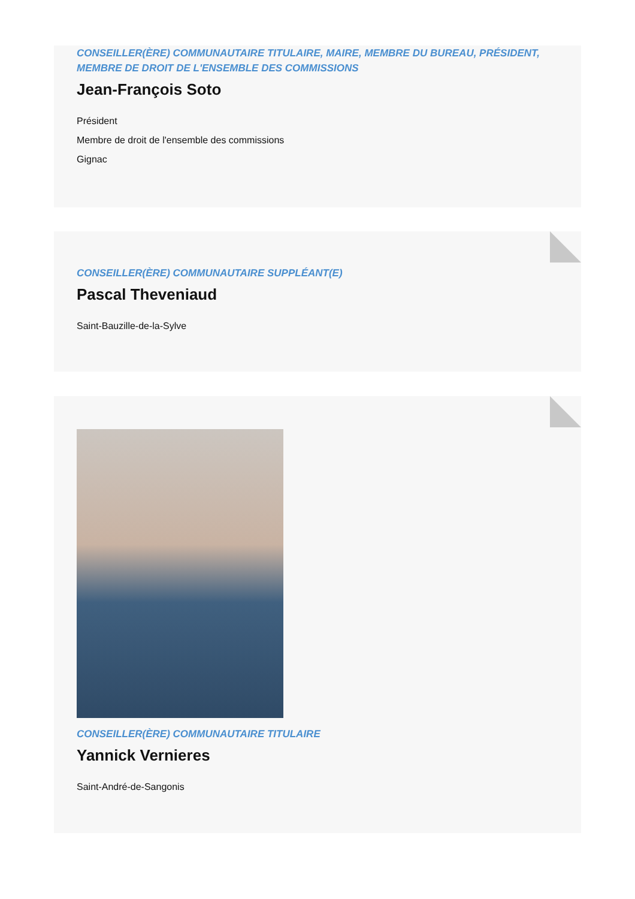CONSEILLER(ÈRE) COMMUNAUTAIRE TITULAIRE, MAIRE, MEMBRE DU BUREAU, PRÉSIDENT, MEMBRE DE DROIT DE L'ENSEMBLE DES COMMISSIONS
Jean-François Soto
Président
Membre de droit de l'ensemble des commissions
Gignac
CONSEILLER(ÈRE) COMMUNAUTAIRE SUPPLÉANT(E)
Pascal Theveniaud
Saint-Bauzille-de-la-Sylve
CONSEILLER(ÈRE) COMMUNAUTAIRE TITULAIRE
Yannick Vernieres
Saint-André-de-Sangonis